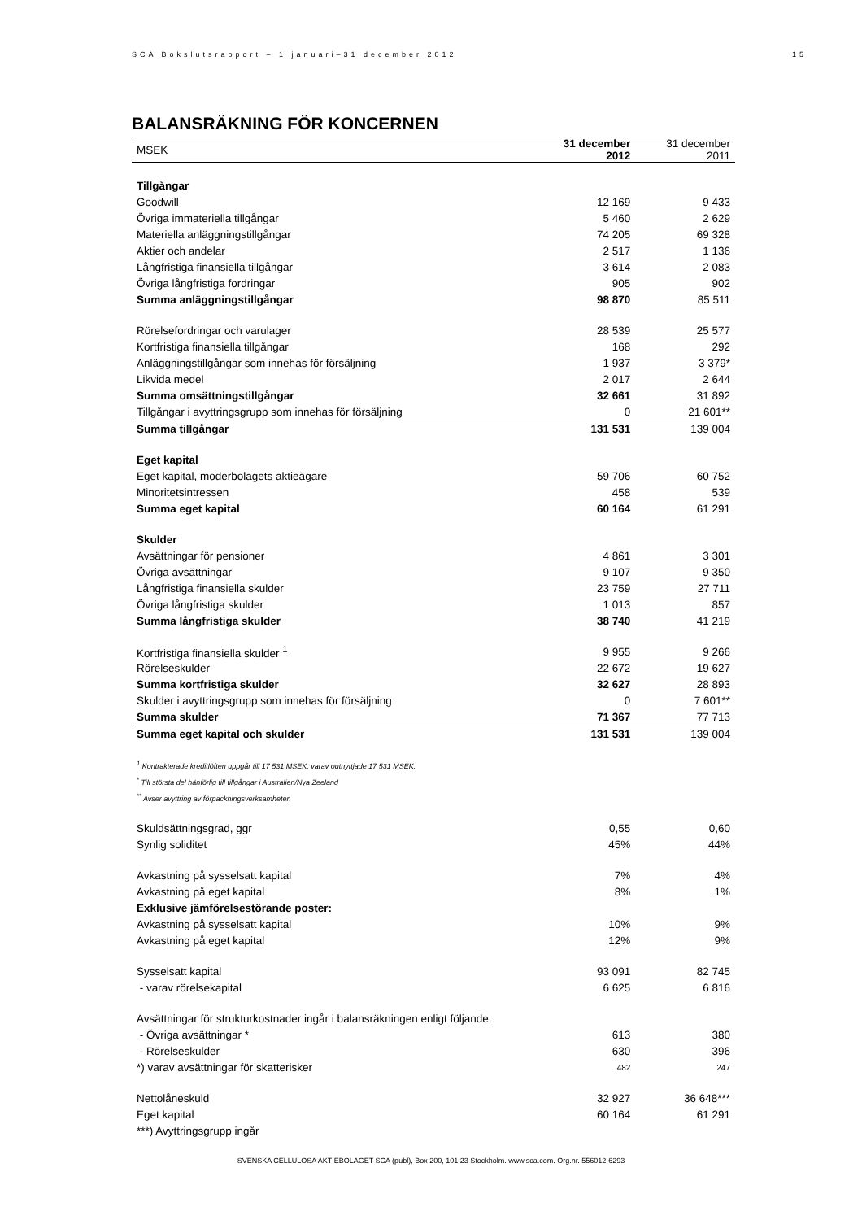SCA Bokslutsrapport – 1 januari–31 december 2012 15
BALANSRÄKNING FÖR KONCERNEN
| MSEK | 31 december 2012 | 31 december 2011 |
| --- | --- | --- |
| Tillgångar | | |
| Goodwill | 12 169 | 9 433 |
| Övriga immateriella tillgångar | 5 460 | 2 629 |
| Materiella anläggningstillgångar | 74 205 | 69 328 |
| Aktier och andelar | 2 517 | 1 136 |
| Långfristiga finansiella tillgångar | 3 614 | 2 083 |
| Övriga långfristiga fordringar | 905 | 902 |
| Summa anläggningstillgångar | 98 870 | 85 511 |
| Rörelsefordringar och varulager | 28 539 | 25 577 |
| Kortfristiga finansiella tillgångar | 168 | 292 |
| Anläggningstillgångar som innehas för försäljning | 1 937 | 3 379* |
| Likvida medel | 2 017 | 2 644 |
| Summa omsättningstillgångar | 32 661 | 31 892 |
| Tillgångar i avyttringsgrupp som innehas för försäljning | 0 | 21 601** |
| Summa tillgångar | 131 531 | 139 004 |
| Eget kapital | | |
| Eget kapital, moderbolagets aktieägare | 59 706 | 60 752 |
| Minoritetsintressen | 458 | 539 |
| Summa eget kapital | 60 164 | 61 291 |
| Skulder | | |
| Avsättningar för pensioner | 4 861 | 3 301 |
| Övriga avsättningar | 9 107 | 9 350 |
| Långfristiga finansiella skulder | 23 759 | 27 711 |
| Övriga långfristiga skulder | 1 013 | 857 |
| Summa långfristiga skulder | 38 740 | 41 219 |
| Kortfristiga finansiella skulder <sup>1</sup> | 9 955 | 9 266 |
| Rörelseskulder | 22 672 | 19 627 |
| Summa kortfristiga skulder | 32 627 | 28 893 |
| Skulder i avyttringsgrupp som innehas för försäljning | 0 | 7 601** |
| Summa skulder | 71 367 | 77 713 |
| Summa eget kapital och skulder | 131 531 | 139 004 |
| <sup>1</sup> Kontrakterade kreditlöften uppgår till 17 531 MSEK, varav outnyttjade 17 531 MSEK. | | |
| <sup>*</sup> Till största del hänförlig till tillgångar i Australien/Nya Zeeland | | |
| <sup>**</sup> Avser avyttring av förpackningsverksamheten | | |
| Skuldsättningsgrad, ggr | 0,55 | 0,60 |
| Synlig soliditet | 45% | 44% |
| Avkastning på sysselsatt kapital | 7% | 4% |
| Avkastning på eget kapital | 8% | 1% |
| Exklusive jämförelsestörande poster: | | |
| Avkastning på sysselsatt kapital | 10% | 9% |
| Avkastning på eget kapital | 12% | 9% |
| Sysselsatt kapital | 93 091 | 82 745 |
| - varav rörelsekapital | 6 625 | 6 816 |
| Avsättningar för strukturkostnader ingår i balansräkningen enligt följande: | | |
| - Övriga avsättningar * | 613 | 380 |
| - Rörelseskulder | 630 | 396 |
| *) varav avsättningar för skatterisker | 482 | 247 |
| Nettolåneskuld | 32 927 | 36 648*** |
| Eget kapital | 60 164 | 61 291 |
| ***) Avyttringsgrupp ingår | | |
SVENSKA CELLULOSA AKTIEBOLAGET SCA (publ), Box 200, 101 23 Stockholm. www.sca.com. Org.nr. 556012-6293